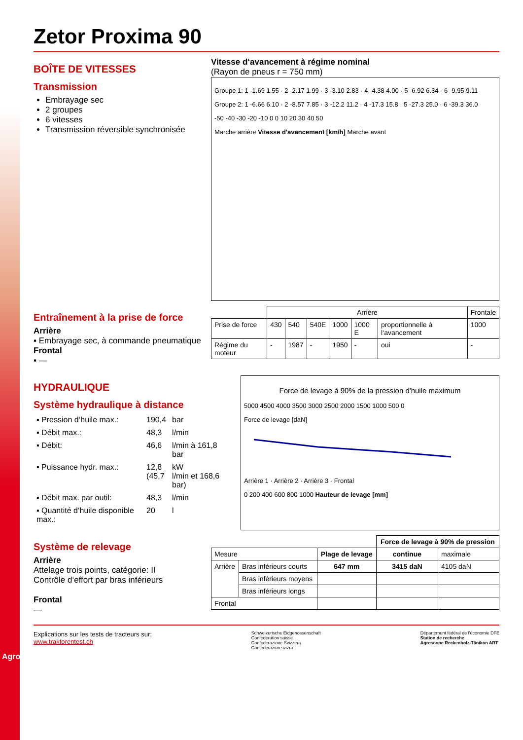Zetor Proxima 90
BOÎTE DE VITESSES
Transmission
Embrayage sec
2 groupes
6 vitesses
Transmission réversible synchronisée
Vitesse d‘avancement à régime nominal
(Rayon de pneus r = 750 mm)
Groupe 1: 1 -1.69 1.55 · 2 -2.17 1.99 · 3 -3.10 2.83 · 4 -4.38 4.00 · 5 -6.92 6.34 · 6 -9.95 9.11
Groupe 2: 1 -6.66 6.10 · 2 -8.57 7.85 · 3 -12.2 11.2 · 4 -17.3 15.8 · 5 -27.3 25.0 · 6 -39.3 36.0
-50 -40 -30 -20 -10 0 0 10 20 30 40 50
Marche arrière Vitesse d'avancement [km/h] Marche avant
Entraînement à la prise de force
Arrière
▪ Embrayage sec, à commande pneumatique
Frontal
▪ —
| | Arrière | | | | | | Frontale |
| Prise de force | 430 | 540 | 540E | 1000 | 1000 E | proportionnelle à l‘avancement | 1000 |
| Régime du moteur | - | 1987 | - | 1950 | - | oui | - |
HYDRAULIQUE
Système hydraulique à distance
| ▪ Pression d‘huile max.: | 190,4 | bar |
| ▪ Débit max.: | 48,3 | l/min |
| ▪ Débit: | 46,6 | l/min à 161,8 bar |
| ▪ Puissance hydr. max.: | 12,8 (45,7 | kW l/min et 168,6 bar) |
| ▪ Débit max. par outil: | 48,3 | l/min |
| ▪ Quantité d‘huile disponible max.: | 20 | l |
Force de levage à 90% de la pression d'huile maximum
5000 4500 4000 3500 3000 2500 2000 1500 1000 500 0
Force de levage [daN]
Arrière 1 · Arrière 2 · Arrière 3 · Frontal
0 200 400 600 800 1000 Hauteur de levage [mm]
Système de relevage
Arrière
Attelage trois points, catégorie: II
Contrôle d‘effort par bras inférieurs
Frontal
—
| | | | Force de levage à 90% de pression | |
| Mesure | | Plage de levage | continue | maximale |
| Arrière | Bras inférieurs courts | 647 mm | 3415 daN | 4105 daN |
| | Bras inférieurs moyens | | | |
| | Bras inférieurs longs | | | |
| Frontal | | | | |
Explications sur les tests de tracteurs sur:
www.traktorentest.ch
Schweizerische Eidgenossenschaft
Confédération suisse
Confederazione Svizzera
Confederaziun svizra
Département fédéral de l'économie DFE
Station de recherche
Agroscope Reckenholz-Tänikon ART
Agroscope